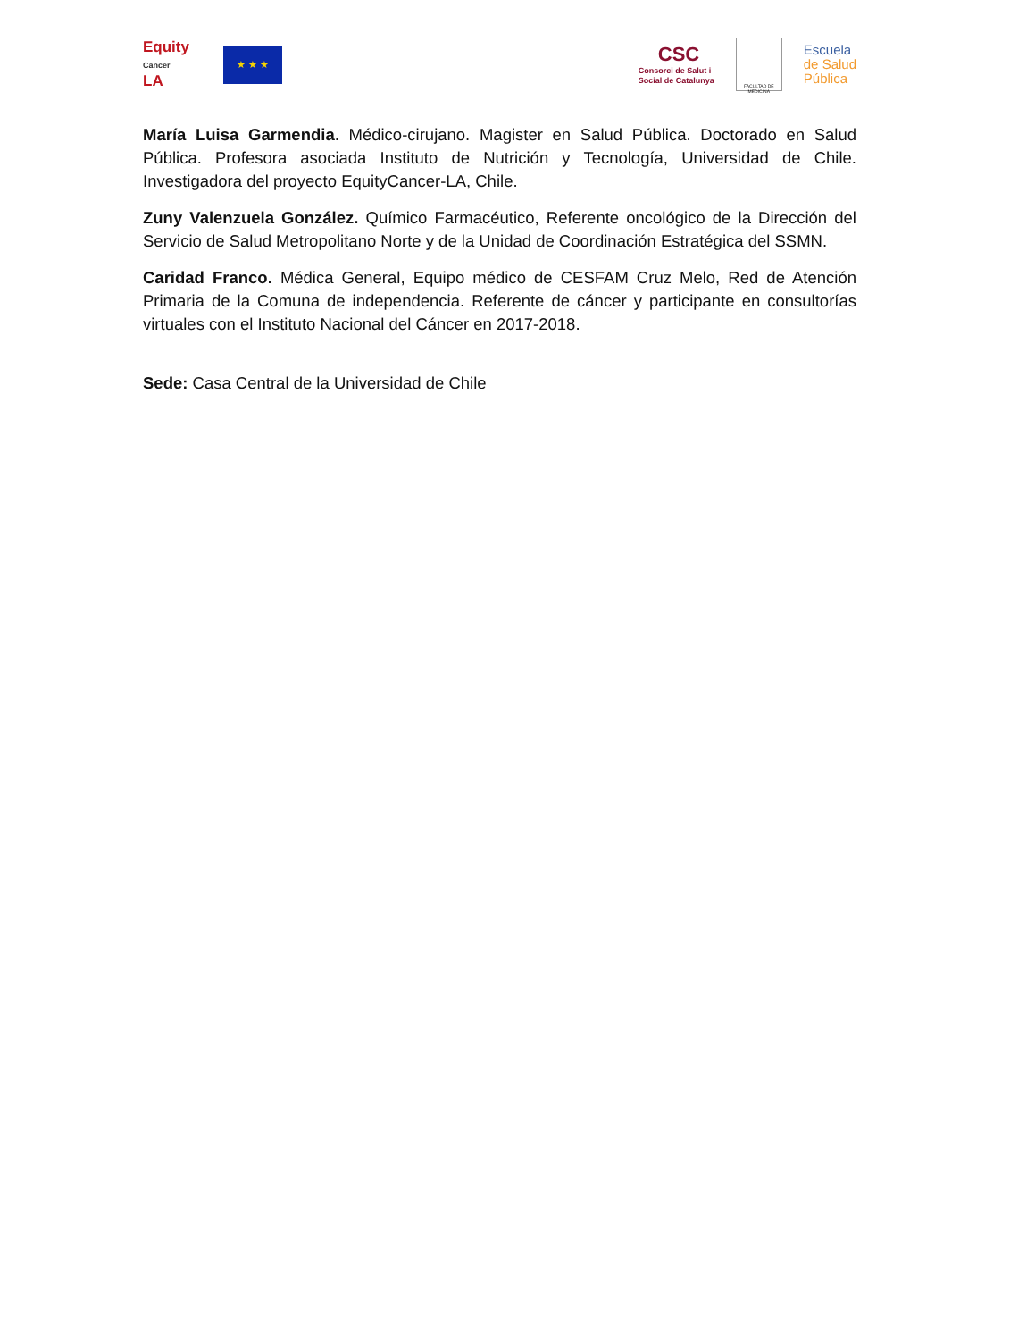Equity
Cancer
LA
★ ★ ★
CSC
Consorci de Salut i
Social de Catalunya
FACULTAD DE MEDICINA
Escuela
de Salud
Pública
María Luisa Garmendia. Médico-cirujano. Magister en Salud Pública. Doctorado en Salud Pública. Profesora asociada Instituto de Nutrición y Tecnología, Universidad de Chile. Investigadora del proyecto EquityCancer-LA, Chile.
Zuny Valenzuela González. Químico Farmacéutico, Referente oncológico de la Dirección del Servicio de Salud Metropolitano Norte y de la Unidad de Coordinación Estratégica del SSMN.
Caridad Franco. Médica General, Equipo médico de CESFAM Cruz Melo, Red de Atención Primaria de la Comuna de independencia. Referente de cáncer y participante en consultorías virtuales con el Instituto Nacional del Cáncer en 2017-2018.
Sede: Casa Central de la Universidad de Chile